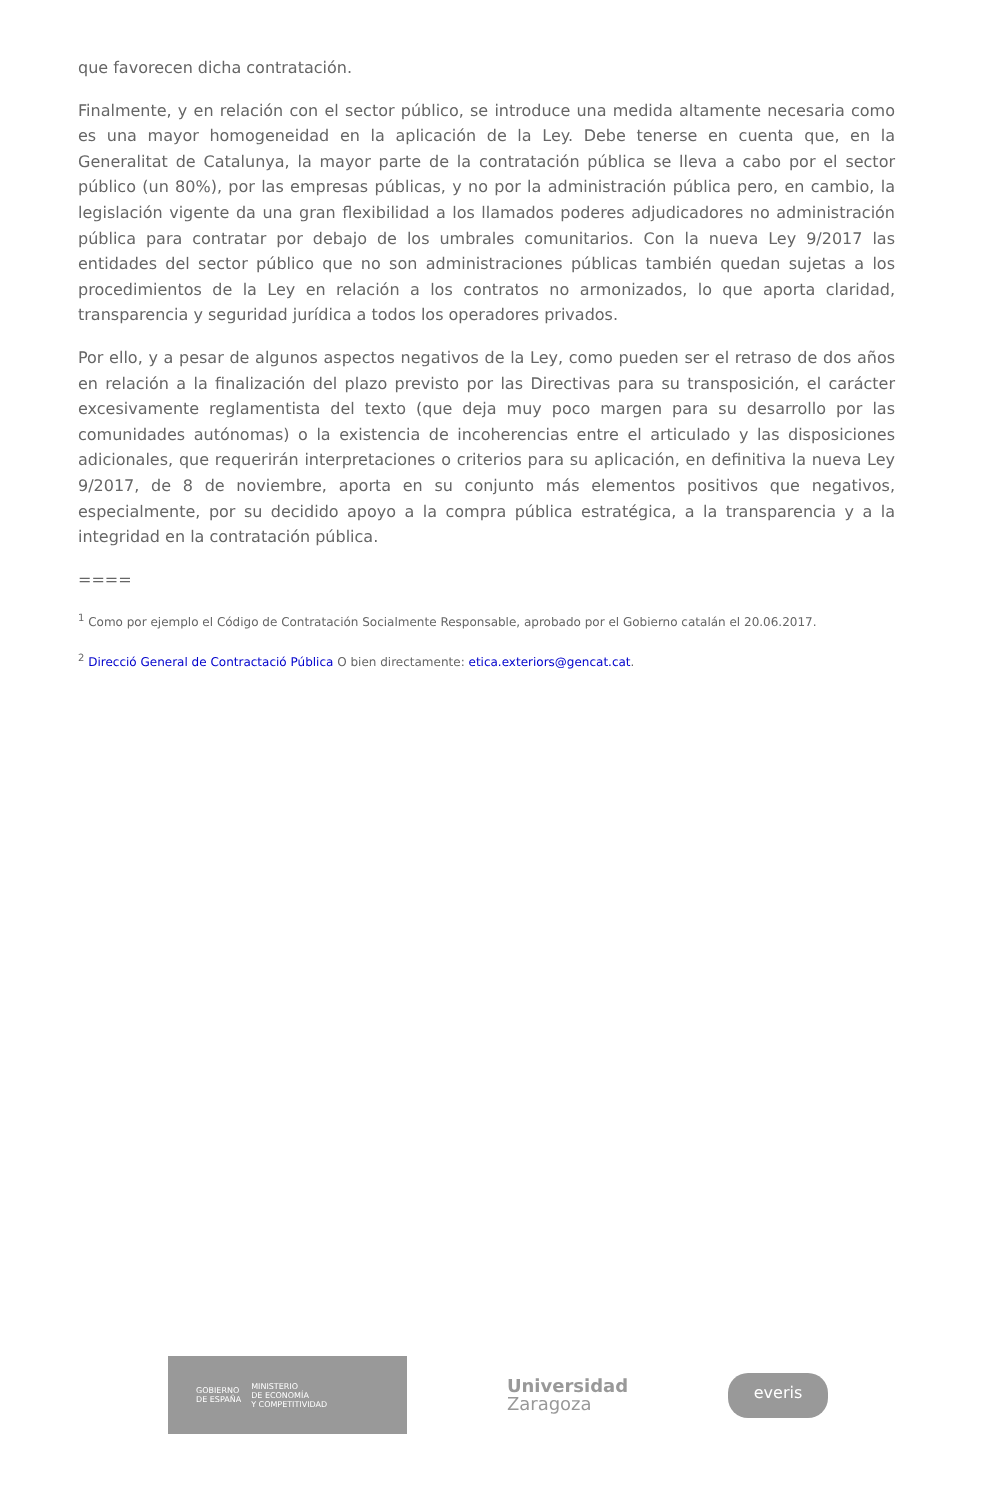que favorecen dicha contratación.
Finalmente, y en relación con el sector público, se introduce una medida altamente necesaria como es una mayor homogeneidad en la aplicación de la Ley. Debe tenerse en cuenta que, en la Generalitat de Catalunya, la mayor parte de la contratación pública se lleva a cabo por el sector público (un 80%), por las empresas públicas, y no por la administración pública pero, en cambio, la legislación vigente da una gran flexibilidad a los llamados poderes adjudicadores no administración pública para contratar por debajo de los umbrales comunitarios. Con la nueva Ley 9/2017 las entidades del sector público que no son administraciones públicas también quedan sujetas a los procedimientos de la Ley en relación a los contratos no armonizados, lo que aporta claridad, transparencia y seguridad jurídica a todos los operadores privados.
Por ello, y a pesar de algunos aspectos negativos de la Ley, como pueden ser el retraso de dos años en relación a la finalización del plazo previsto por las Directivas para su transposición, el carácter excesivamente reglamentista del texto (que deja muy poco margen para su desarrollo por las comunidades autónomas) o la existencia de incoherencias entre el articulado y las disposiciones adicionales, que requerirán interpretaciones o criterios para su aplicación, en definitiva la nueva Ley 9/2017, de 8 de noviembre, aporta en su conjunto más elementos positivos que negativos, especialmente, por su decidido apoyo a la compra pública estratégica, a la transparencia y a la integridad en la contratación pública.
====
<sup>1</sup> Como por ejemplo el Código de Contratación Socialmente Responsable, aprobado por el Gobierno catalán el 20.06.2017.
<sup>2</sup> Direcció General de Contractació Pública O bien directamente: etica.exteriors@gencat.cat.
GOBIERNO
DE ESPAÑA MINISTERIO
DE ECONOMÍA
Y COMPETITIVIDAD
Universidad
Zaragoza
everis